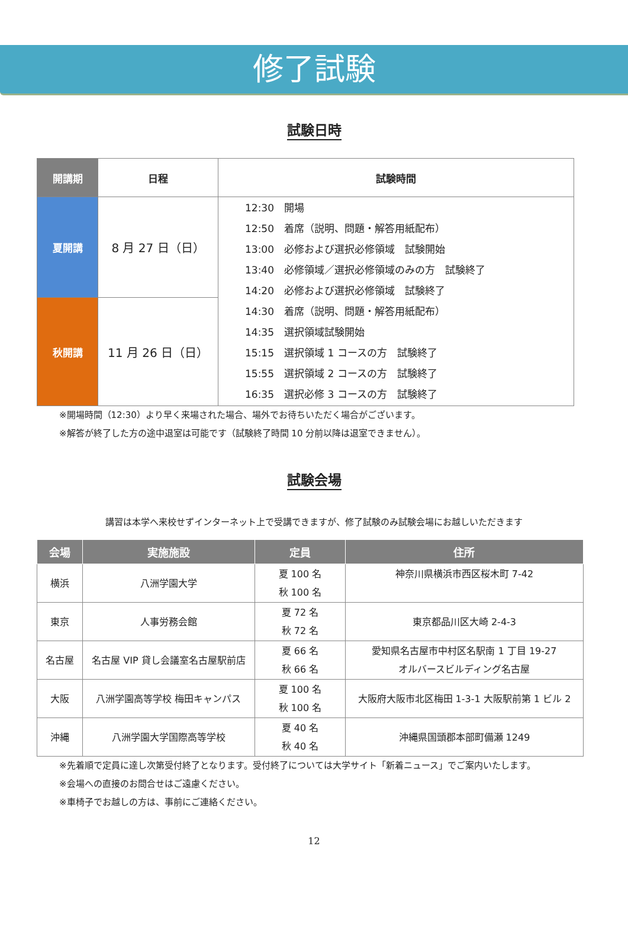修了試験
試験日時
| 開講期 | 日程 | 試験時間 |
| --- | --- | --- |
| 夏開講 | 8 月 27 日（日） | 12:30 開場 12:50 着席（説明、問題・解答用紙配布） 13:00 必修および選択必修領域 試験開始 13:40 必修領域／選択必修領域のみの方 試験終了 14:20 必修および選択必修領域 試験終了 14:30 着席（説明、問題・解答用紙配布） 14:35 選択領域試験開始 15:15 選択領域 1 コースの方 試験終了 15:55 選択領域 2 コースの方 試験終了 16:35 選択必修 3 コースの方 試験終了 |
| 秋開講 | 11 月 26 日（日） | |
※開場時間（12:30）より早く来場された場合、場外でお待ちいただく場合がございます。
※解答が終了した方の途中退室は可能です（試験終了時間 10 分前以降は退室できません）。
試験会場
講習は本学へ来校せずインターネット上で受講できますが、修了試験のみ試験会場にお越しいただきます
| 会場 | 実施施設 | 定員 | 住所 |
| --- | --- | --- | --- |
| 横浜 | 八洲学園大学 | 夏 100 名 秋 100 名 | 神奈川県横浜市西区桜木町 7-42 |
| 東京 | 人事労務会館 | 夏 72 名 秋 72 名 | 東京都品川区大崎 2-4-3 |
| 名古屋 | 名古屋 VIP 貸し会議室名古屋駅前店 | 夏 66 名 秋 66 名 | 愛知県名古屋市中村区名駅南 1 丁目 19-27 オルバースビルディング名古屋 |
| 大阪 | 八洲学園高等学校 梅田キャンパス | 夏 100 名 秋 100 名 | 大阪府大阪市北区梅田 1-3-1 大阪駅前第 1 ビル 2 |
| 沖縄 | 八洲学園大学国際高等学校 | 夏 40 名 秋 40 名 | 沖縄県国頭郡本部町備瀬 1249 |
※先着順で定員に達し次第受付終了となります。受付終了については大学サイト「新着ニュース」でご案内いたします。
※会場への直接のお問合せはご遠慮ください。
※車椅子でお越しの方は、事前にご連絡ください。
12